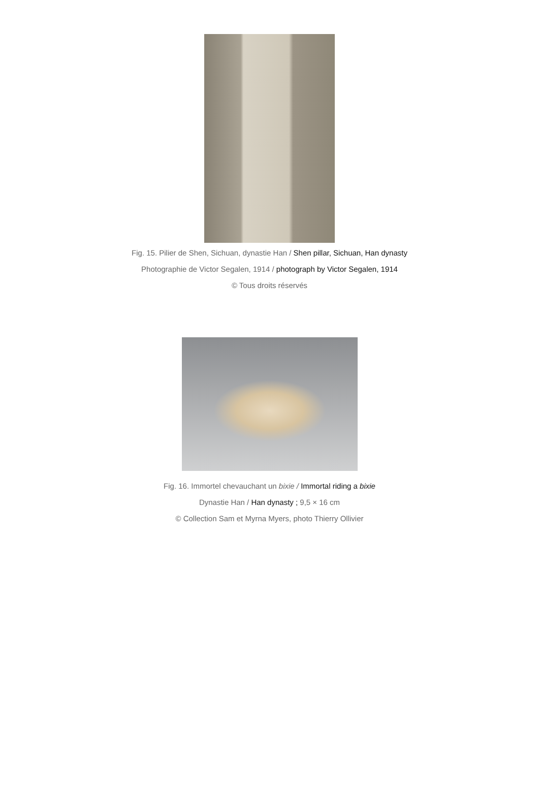Fig. 15. Pilier de Shen, Sichuan, dynastie Han / Shen pillar, Sichuan, Han dynasty
Photographie de Victor Segalen, 1914 / photograph by Victor Segalen, 1914
© Tous droits réservés
Fig. 16. Immortel chevauchant un bixie / Immortal riding a bixie
Dynastie Han / Han dynasty ; 9,5 × 16 cm
© Collection Sam et Myrna Myers, photo Thierry Ollivier